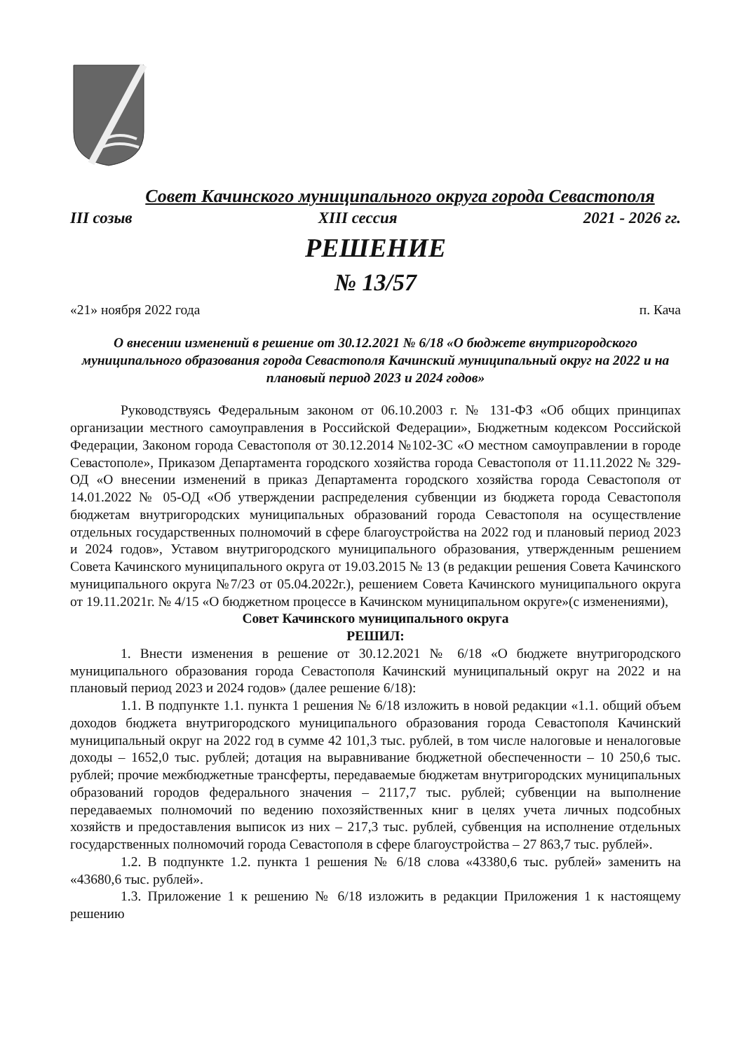Совет Качинского муниципального округа города Севастополя
III созыв XIII сессия 2021 - 2026 гг.
РЕШЕНИЕ
№ 13/57
«21» ноября 2022 года п. Кача
О внесении изменений в решение от 30.12.2021 № 6/18 «О бюджете внутригородского муниципального образования города Севастополя Качинский муниципальный округ на 2022 и на плановый период 2023 и 2024 годов»
Руководствуясь Федеральным законом от 06.10.2003 г. № 131-ФЗ «Об общих принципах организации местного самоуправления в Российской Федерации», Бюджетным кодексом Российской Федерации, Законом города Севастополя от 30.12.2014 №102-ЗС «О местном самоуправлении в городе Севастополе», Приказом Департамента городского хозяйства города Севастополя от 11.11.2022 № 329-ОД «О внесении изменений в приказ Департамента городского хозяйства города Севастополя от 14.01.2022 № 05-ОД «Об утверждении распределения субвенции из бюджета города Севастополя бюджетам внутригородских муниципальных образований города Севастополя на осуществление отдельных государственных полномочий в сфере благоустройства на 2022 год и плановый период 2023 и 2024 годов», Уставом внутригородского муниципального образования, утвержденным решением Совета Качинского муниципального округа от 19.03.2015 № 13 (в редакции решения Совета Качинского муниципального округа №7/23 от 05.04.2022г.), решением Совета Качинского муниципального округа от 19.11.2021г. № 4/15 «О бюджетном процессе в Качинском муниципальном округе»(с изменениями),
Совет Качинского муниципального округа
РЕШИЛ:
1. Внести изменения в решение от 30.12.2021 № 6/18 «О бюджете внутригородского муниципального образования города Севастополя Качинский муниципальный округ на 2022 и на плановый период 2023 и 2024 годов» (далее решение 6/18):
1.1. В подпункте 1.1. пункта 1 решения № 6/18 изложить в новой редакции «1.1. общий объем доходов бюджета внутригородского муниципального образования города Севастополя Качинский муниципальный округ на 2022 год в сумме 42 101,3 тыс. рублей, в том числе налоговые и неналоговые доходы – 1652,0 тыс. рублей; дотация на выравнивание бюджетной обеспеченности – 10 250,6 тыс. рублей; прочие межбюджетные трансферты, передаваемые бюджетам внутригородских муниципальных образований городов федерального значения – 2117,7 тыс. рублей; субвенции на выполнение передаваемых полномочий по ведению похозяйственных книг в целях учета личных подсобных хозяйств и предоставления выписок из них – 217,3 тыс. рублей, субвенция на исполнение отдельных государственных полномочий города Севастополя в сфере благоустройства – 27 863,7 тыс. рублей».
1.2. В подпункте 1.2. пункта 1 решения № 6/18 слова «43380,6 тыс. рублей» заменить на «43680,6 тыс. рублей».
1.3. Приложение 1 к решению № 6/18 изложить в редакции Приложения 1 к настоящему решению